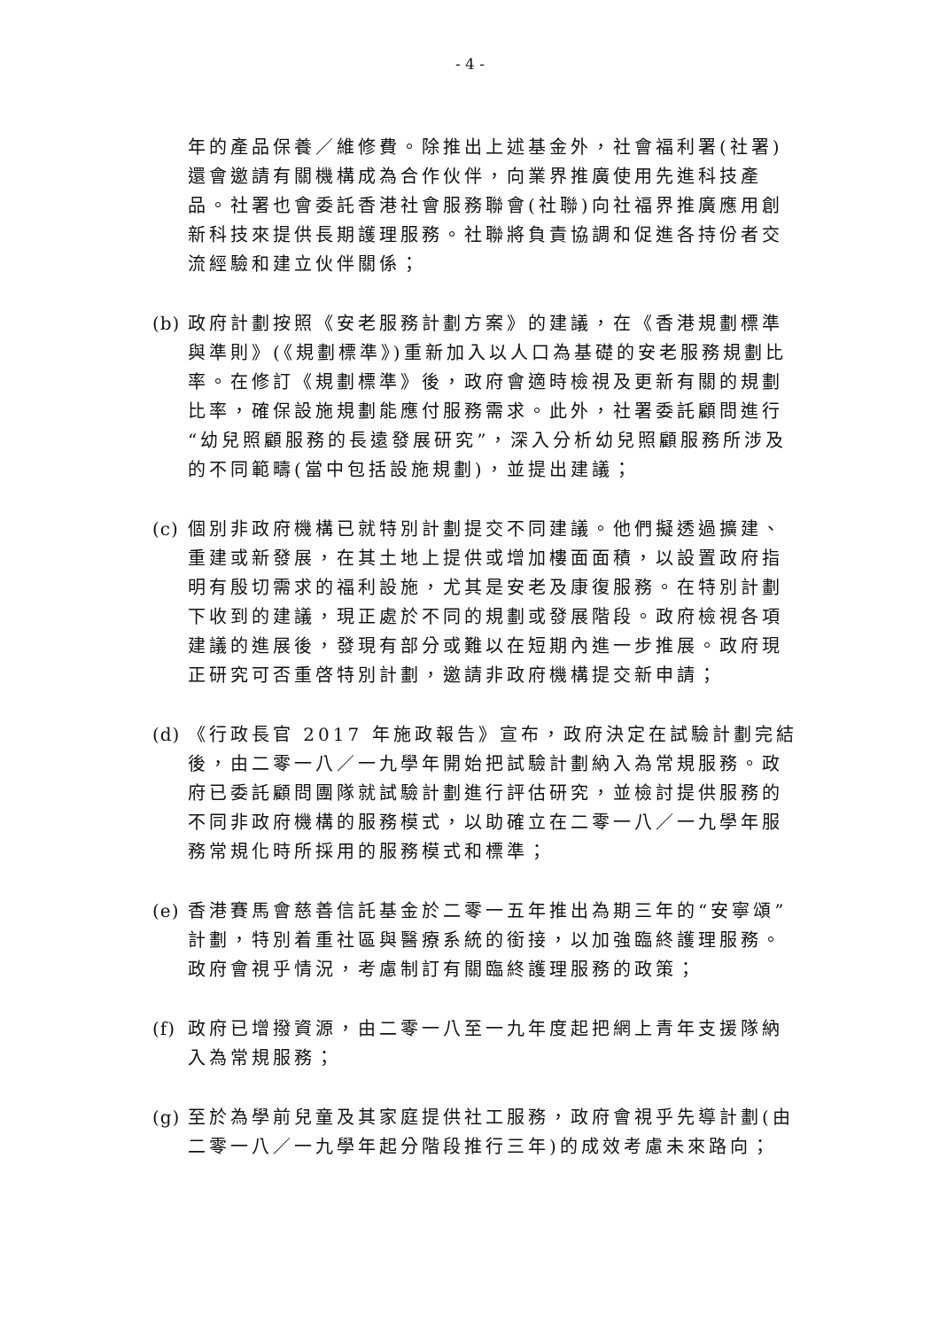- 4 -
年的產品保養／維修費。除推出上述基金外，社會福利署(社署)還會邀請有關機構成為合作伙伴，向業界推廣使用先進科技產品。社署也會委託香港社會服務聯會(社聯)向社福界推廣應用創新科技來提供長期護理服務。社聯將負責協調和促進各持份者交流經驗和建立伙伴關係；
(b)
政府計劃按照《安老服務計劃方案》的建議，在《香港規劃標準與準則》(《規劃標準》)重新加入以人口為基礎的安老服務規劃比率。在修訂《規劃標準》後，政府會適時檢視及更新有關的規劃比率，確保設施規劃能應付服務需求。此外，社署委託顧問進行“幼兒照顧服務的長遠發展研究”，深入分析幼兒照顧服務所涉及的不同範疇(當中包括設施規劃)，並提出建議；
(c)
個別非政府機構已就特別計劃提交不同建議。他們擬透過擴建、重建或新發展，在其土地上提供或增加樓面面積，以設置政府指明有殷切需求的福利設施，尤其是安老及康復服務。在特別計劃下收到的建議，現正處於不同的規劃或發展階段。政府檢視各項建議的進展後，發現有部分或難以在短期內進一步推展。政府現正研究可否重啓特別計劃，邀請非政府機構提交新申請；
(d)
《行政長官 2017 年施政報告》宣布，政府決定在試驗計劃完結後，由二零一八／一九學年開始把試驗計劃納入為常規服務。政府已委託顧問團隊就試驗計劃進行評估研究，並檢討提供服務的不同非政府機構的服務模式，以助確立在二零一八／一九學年服務常規化時所採用的服務模式和標準；
(e)
香港賽馬會慈善信託基金於二零一五年推出為期三年的“安寧頌”計劃，特別着重社區與醫療系統的銜接，以加強臨終護理服務。政府會視乎情況，考慮制訂有關臨終護理服務的政策；
(f)
政府已增撥資源，由二零一八至一九年度起把網上青年支援隊納入為常規服務；
(g)
至於為學前兒童及其家庭提供社工服務，政府會視乎先導計劃(由二零一八／一九學年起分階段推行三年)的成效考慮未來路向；